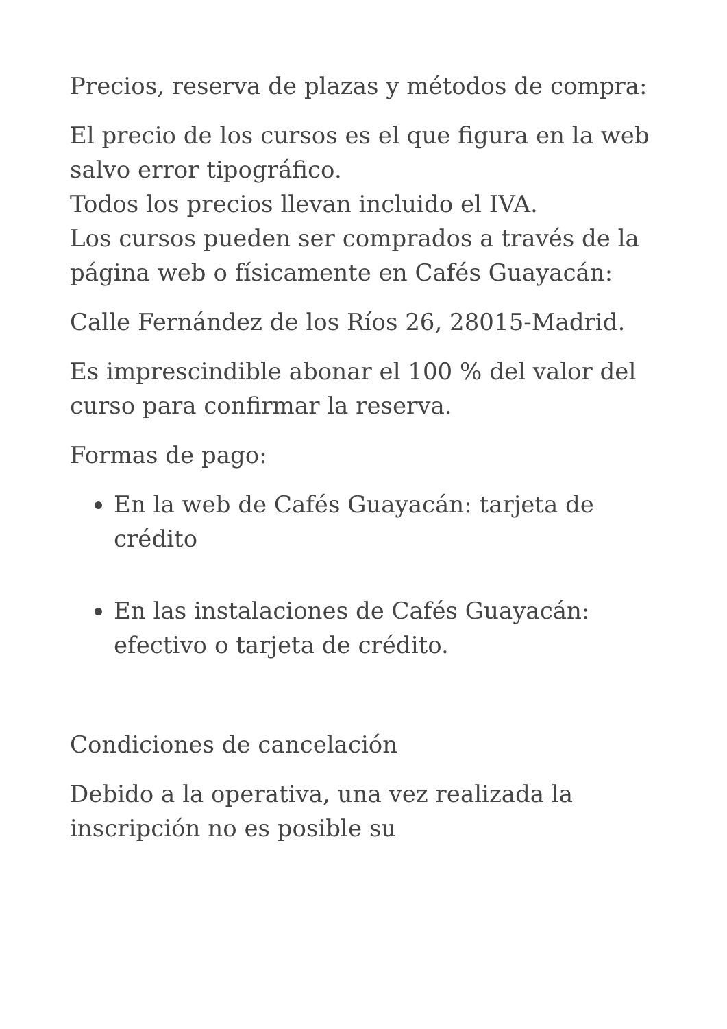Precios, reserva de plazas y métodos de compra:
El precio de los cursos es el que figura en la web salvo error tipográfico.
Todos los precios llevan incluido el IVA.
Los cursos pueden ser comprados a través de la página web o físicamente en Cafés Guayacán:
Calle Fernández de los Ríos 26, 28015-Madrid.
Es imprescindible abonar el 100 % del valor del curso para confirmar la reserva.
Formas de pago:
En la web de Cafés Guayacán: tarjeta de crédito
En las instalaciones de Cafés Guayacán: efectivo o tarjeta de crédito.
Condiciones de cancelación
Debido a la operativa, una vez realizada la inscripción no es posible su